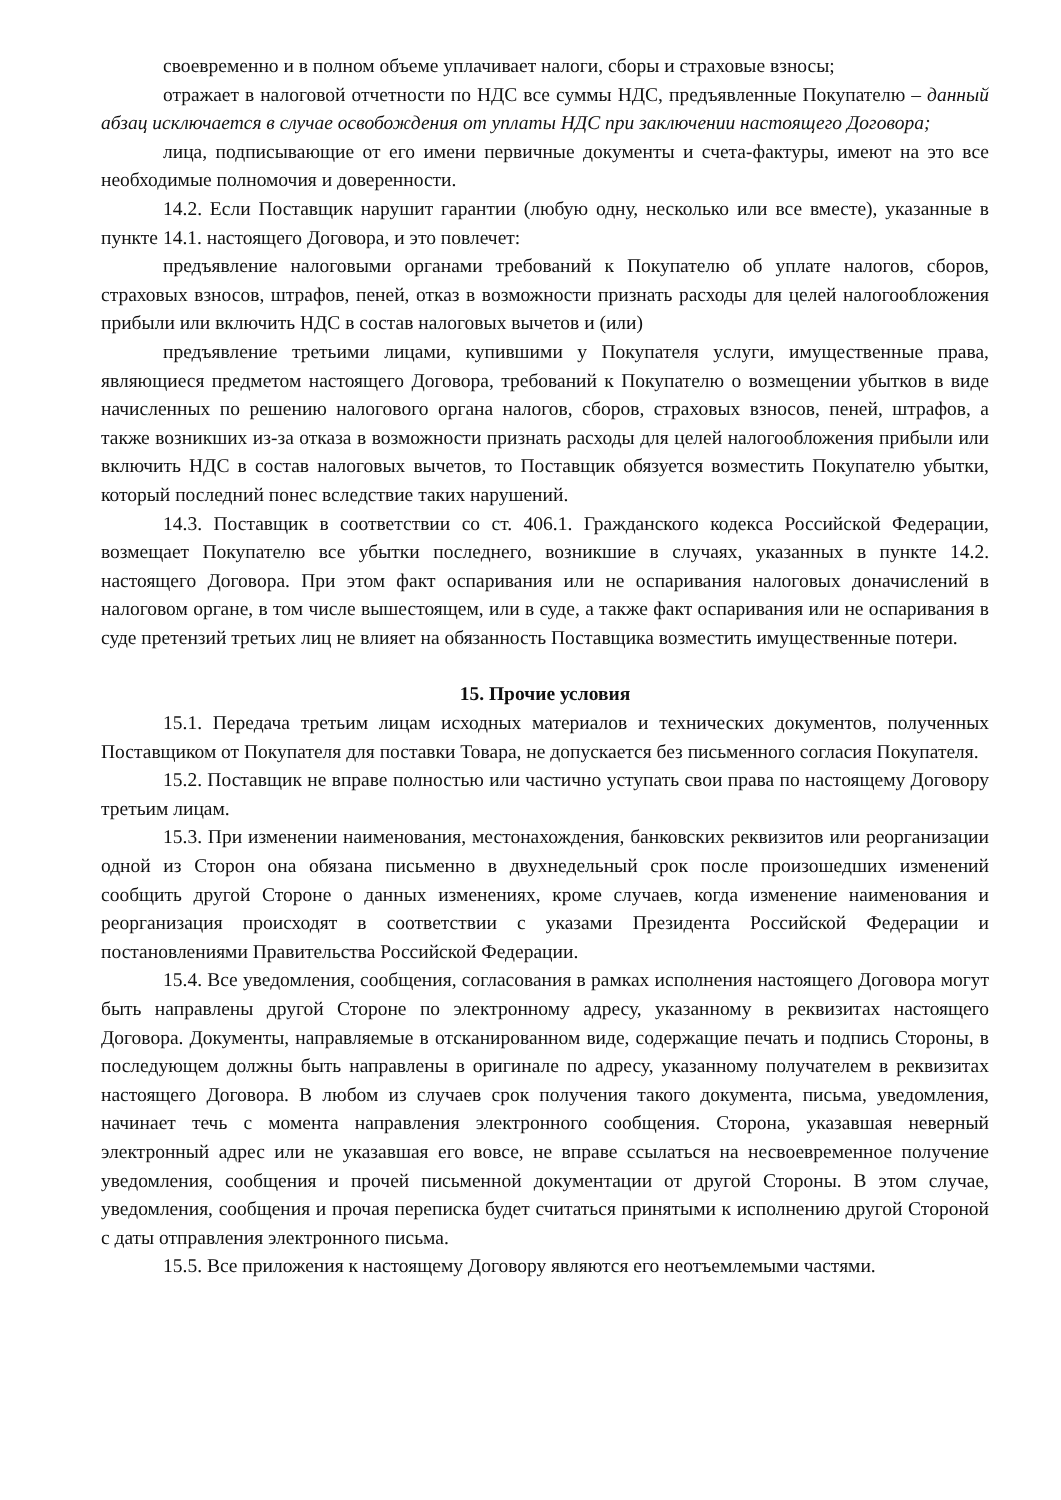своевременно и в полном объеме уплачивает налоги, сборы и страховые взносы;
отражает в налоговой отчетности по НДС все суммы НДС, предъявленные Покупателю – данный абзац исключается в случае освобождения от уплаты НДС при заключении настоящего Договора;
лица, подписывающие от его имени первичные документы и счета-фактуры, имеют на это все необходимые полномочия и доверенности.
14.2. Если Поставщик нарушит гарантии (любую одну, несколько или все вместе), указанные в пункте 14.1. настоящего Договора, и это повлечет:
предъявление налоговыми органами требований к Покупателю об уплате налогов, сборов, страховых взносов, штрафов, пеней, отказ в возможности признать расходы для целей налогообложения прибыли или включить НДС в состав налоговых вычетов и (или)
предъявление третьими лицами, купившими у Покупателя услуги, имущественные права, являющиеся предметом настоящего Договора, требований к Покупателю о возмещении убытков в виде начисленных по решению налогового органа налогов, сборов, страховых взносов, пеней, штрафов, а также возникших из-за отказа в возможности признать расходы для целей налогообложения прибыли или включить НДС в состав налоговых вычетов, то Поставщик обязуется возместить Покупателю убытки, который последний понес вследствие таких нарушений.
14.3. Поставщик в соответствии со ст. 406.1. Гражданского кодекса Российской Федерации, возмещает Покупателю все убытки последнего, возникшие в случаях, указанных в пункте 14.2. настоящего Договора. При этом факт оспаривания или не оспаривания налоговых доначислений в налоговом органе, в том числе вышестоящем, или в суде, а также факт оспаривания или не оспаривания в суде претензий третьих лиц не влияет на обязанность Поставщика возместить имущественные потери.
15. Прочие условия
15.1. Передача третьим лицам исходных материалов и технических документов, полученных Поставщиком от Покупателя для поставки Товара, не допускается без письменного согласия Покупателя.
15.2. Поставщик не вправе полностью или частично уступать свои права по настоящему Договору третьим лицам.
15.3. При изменении наименования, местонахождения, банковских реквизитов или реорганизации одной из Сторон она обязана письменно в двухнедельный срок после произошедших изменений сообщить другой Стороне о данных изменениях, кроме случаев, когда изменение наименования и реорганизация происходят в соответствии с указами Президента Российской Федерации и постановлениями Правительства Российской Федерации.
15.4. Все уведомления, сообщения, согласования в рамках исполнения настоящего Договора могут быть направлены другой Стороне по электронному адресу, указанному в реквизитах настоящего Договора. Документы, направляемые в отсканированном виде, содержащие печать и подпись Стороны, в последующем должны быть направлены в оригинале по адресу, указанному получателем в реквизитах настоящего Договора. В любом из случаев срок получения такого документа, письма, уведомления, начинает течь с момента направления электронного сообщения. Сторона, указавшая неверный электронный адрес или не указавшая его вовсе, не вправе ссылаться на несвоевременное получение уведомления, сообщения и прочей письменной документации от другой Стороны. В этом случае, уведомления, сообщения и прочая переписка будет считаться принятыми к исполнению другой Стороной с даты отправления электронного письма.
15.5. Все приложения к настоящему Договору являются его неотъемлемыми частями.